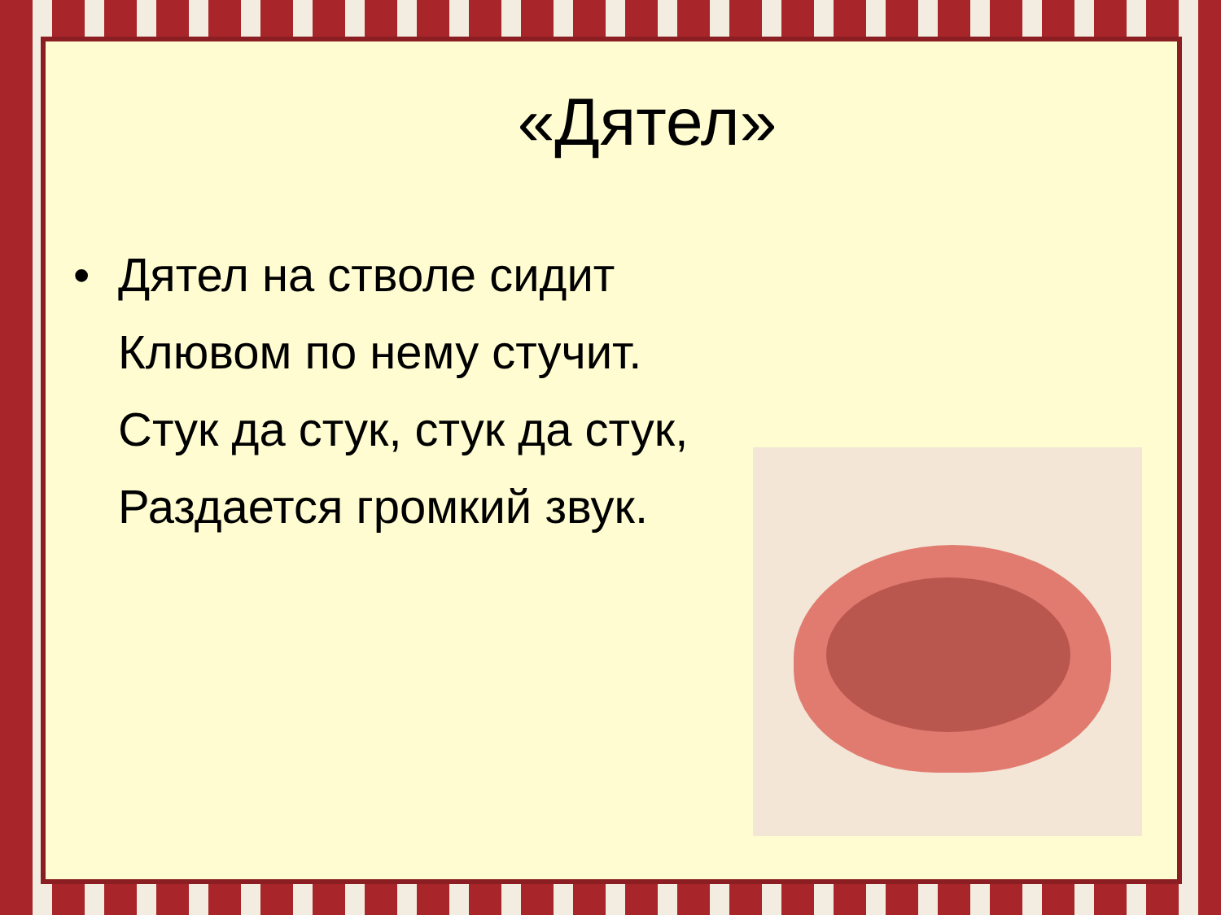«Дятел»
• Дятел на стволе сидит
Клювом по нему стучит.
Стук да стук, стук да стук,
Раздается громкий звук.